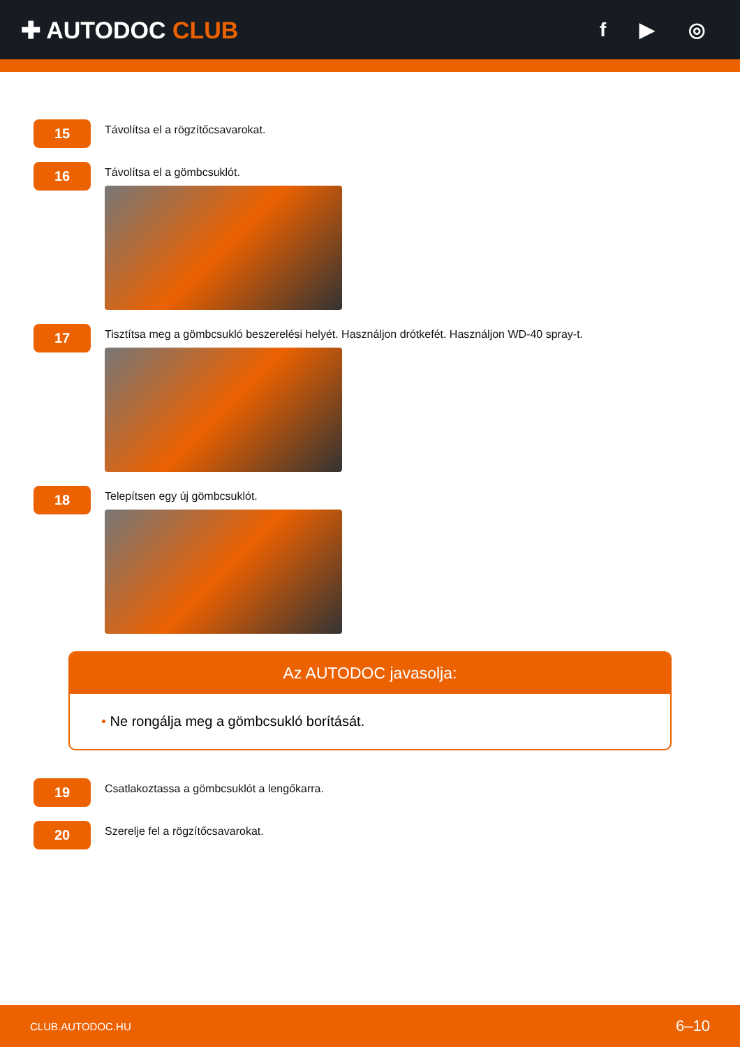✚ AUTODOC CLUB
f ▶ ◎
15
Távolítsa el a rögzítőcsavarokat.
16
Távolítsa el a gömbcsuklót.
17
Tisztítsa meg a gömbcsukló beszerelési helyét. Használjon drótkefét. Használjon WD-40 spray-t.
18
Telepítsen egy új gömbcsuklót.
Az AUTODOC javasolja:
• Ne rongálja meg a gömbcsukló borítását.
19
Csatlakoztassa a gömbcsuklót a lengőkarra.
20
Szerelje fel a rögzítőcsavarokat.
CLUB.AUTODOC.HU 6–10